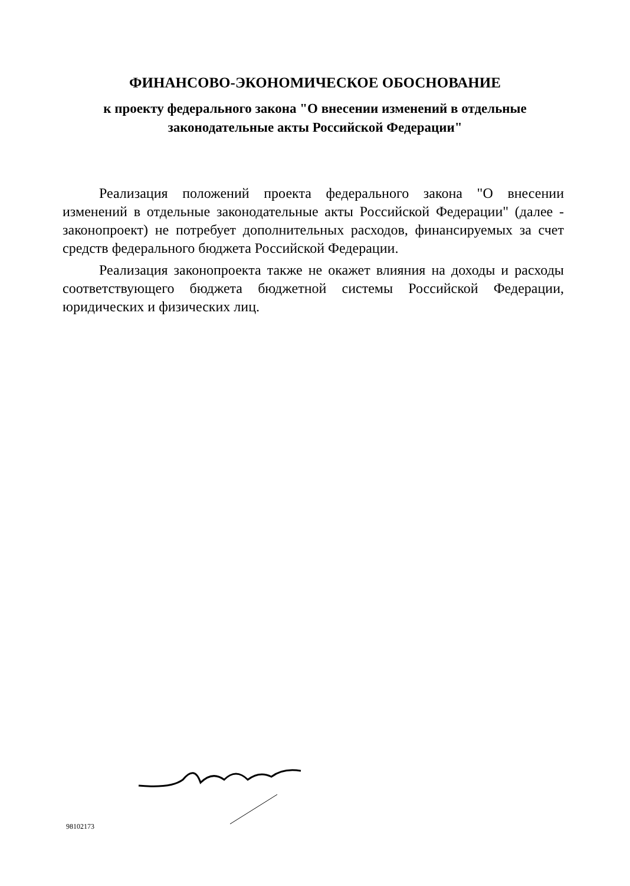ФИНАНСОВО-ЭКОНОМИЧЕСКОЕ ОБОСНОВАНИЕ
к проекту федерального закона "О внесении изменений в отдельные
законодательные акты Российской Федерации"
Реализация положений проекта федерального закона "О внесении изменений в отдельные законодательные акты Российской Федерации" (далее - законопроект) не потребует дополнительных расходов, финансируемых за счет средств федерального бюджета Российской Федерации.
Реализация законопроекта также не окажет влияния на доходы и расходы соответствующего бюджета бюджетной системы Российской Федерации, юридических и физических лиц.
98102173